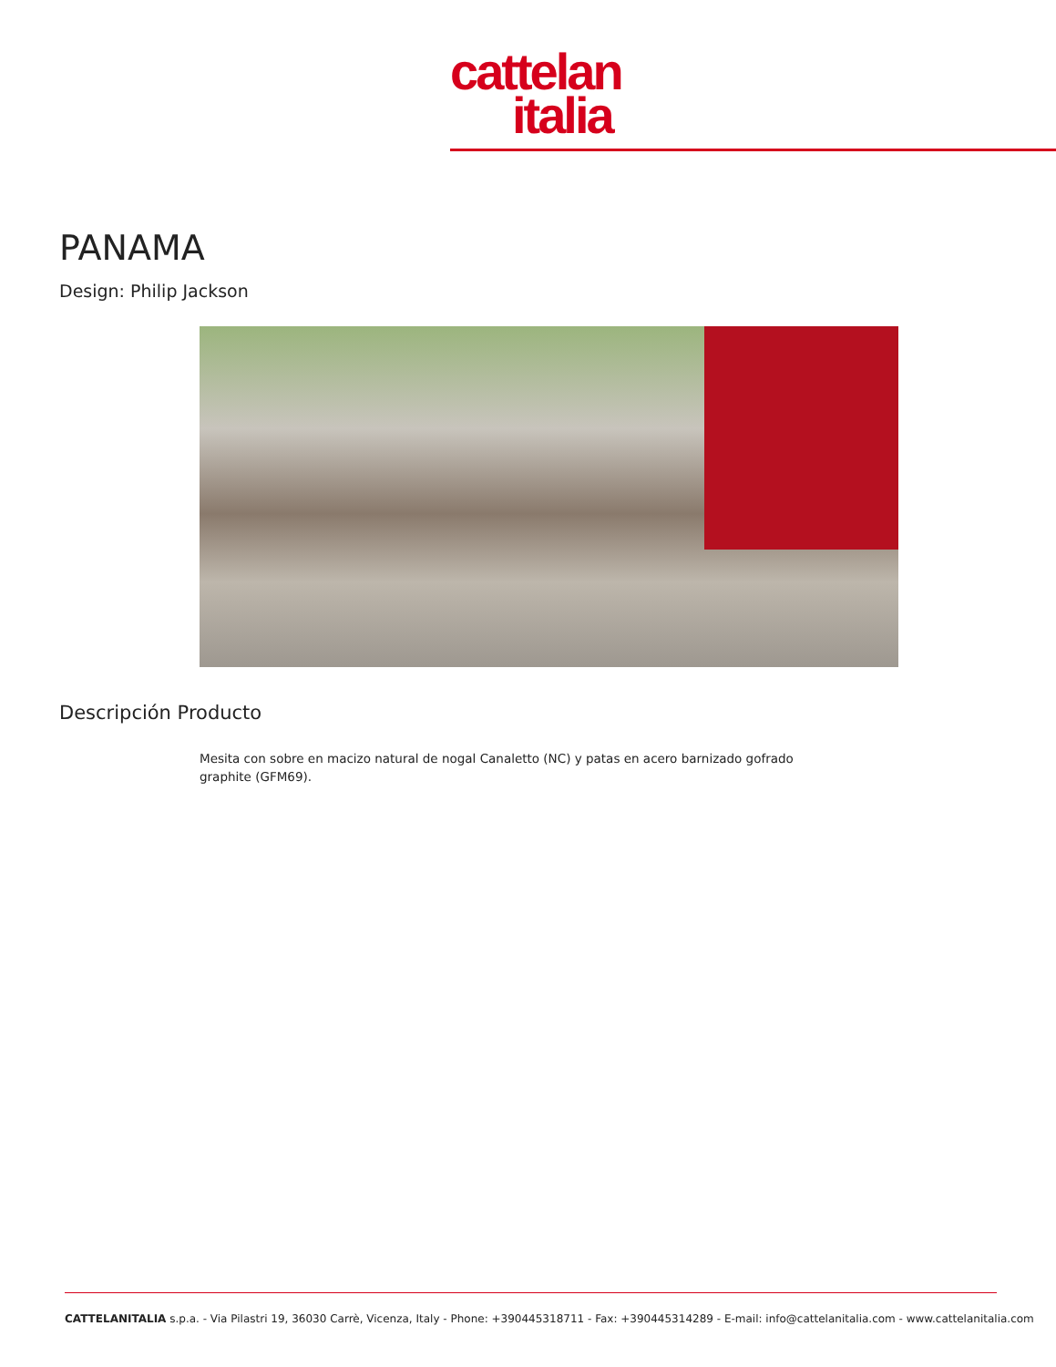cattelan
italia
PANAMA
Design: Philip Jackson
Descripción Producto
Mesita con sobre en macizo natural de nogal Canaletto (NC) y patas en acero barnizado gofrado graphite (GFM69).
CATTELANITALIA s.p.a. - Via Pilastri 19, 36030 Carrè, Vicenza, Italy - Phone: +390445318711 - Fax: +390445314289 - E-mail: info@cattelanitalia.com - www.cattelanitalia.com